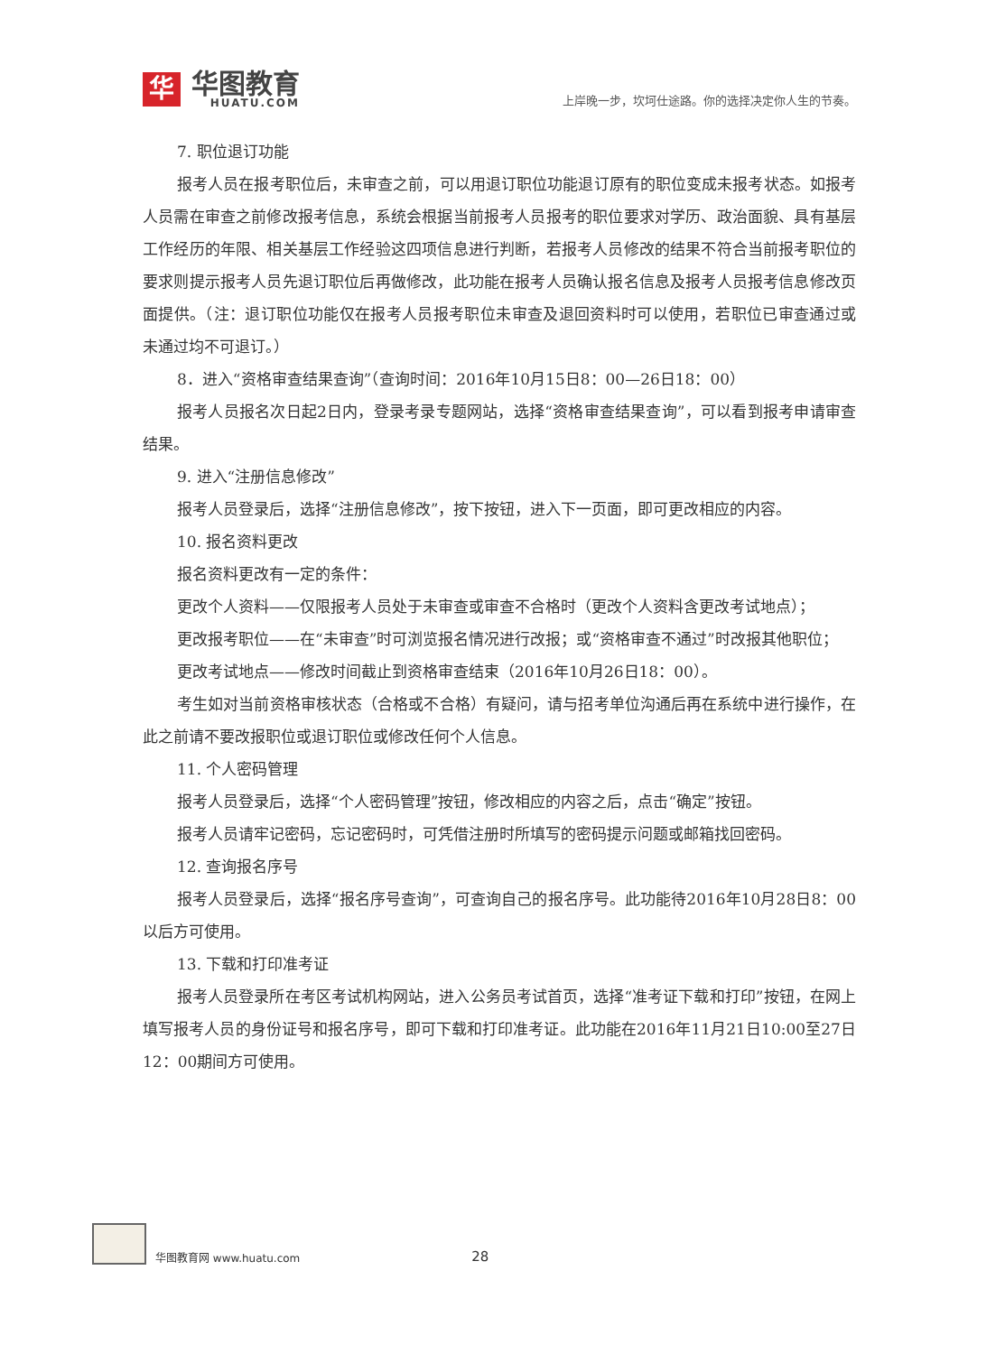华
华图教育
HUATU.COM
上岸晚一步，坎坷仕途路。你的选择决定你人生的节奏。
7. 职位退订功能
报考人员在报考职位后，未审查之前，可以用退订职位功能退订原有的职位变成未报考状态。如报考人员需在审查之前修改报考信息，系统会根据当前报考人员报考的职位要求对学历、政治面貌、具有基层工作经历的年限、相关基层工作经验这四项信息进行判断，若报考人员修改的结果不符合当前报考职位的要求则提示报考人员先退订职位后再做修改，此功能在报考人员确认报名信息及报考人员报考信息修改页面提供。（注：退订职位功能仅在报考人员报考职位未审查及退回资料时可以使用，若职位已审查通过或未通过均不可退订。）
8．进入“资格审查结果查询”（查询时间：2016年10月15日8：00—26日18：00）
报考人员报名次日起2日内，登录考录专题网站，选择“资格审查结果查询”，可以看到报考申请审查结果。
9. 进入“注册信息修改”
报考人员登录后，选择“注册信息修改”，按下按钮，进入下一页面，即可更改相应的内容。
10. 报名资料更改
报名资料更改有一定的条件：
更改个人资料——仅限报考人员处于未审查或审查不合格时（更改个人资料含更改考试地点）；
更改报考职位——在“未审查”时可浏览报名情况进行改报；或“资格审查不通过”时改报其他职位；
更改考试地点——修改时间截止到资格审查结束（2016年10月26日18：00）。
考生如对当前资格审核状态（合格或不合格）有疑问，请与招考单位沟通后再在系统中进行操作，在此之前请不要改报职位或退订职位或修改任何个人信息。
11. 个人密码管理
报考人员登录后，选择“个人密码管理”按钮，修改相应的内容之后，点击“确定”按钮。
报考人员请牢记密码，忘记密码时，可凭借注册时所填写的密码提示问题或邮箱找回密码。
12. 查询报名序号
报考人员登录后，选择“报名序号查询”，可查询自己的报名序号。此功能待2016年10月28日8：00以后方可使用。
13. 下载和打印准考证
报考人员登录所在考区考试机构网站，进入公务员考试首页，选择“准考证下载和打印”按钮，在网上填写报考人员的身份证号和报名序号，即可下载和打印准考证。此功能在2016年11月21日10:00至27日12：00期间方可使用。
华图教育网 www.huatu.com 28